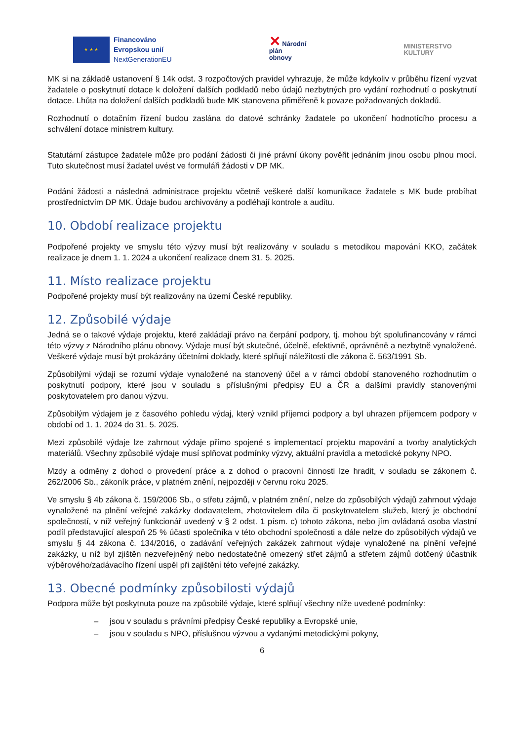★ ★ ★
Financováno
Evropskou unií
NextGenerationEU
✕ Národní
plán
obnovy
MINISTERSTVO
KULTURY
MK si na základě ustanovení § 14k odst. 3 rozpočtových pravidel vyhrazuje, že může kdykoliv v průběhu řízení vyzvat žadatele o poskytnutí dotace k doložení dalších podkladů nebo údajů nezbytných pro vydání rozhodnutí o poskytnutí dotace. Lhůta na doložení dalších podkladů bude MK stanovena přiměřeně k povaze požadovaných dokladů.
Rozhodnutí o dotačním řízení budou zaslána do datové schránky žadatele po ukončení hodnotícího procesu a schválení dotace ministrem kultury.
Statutární zástupce žadatele může pro podání žádosti či jiné právní úkony pověřit jednáním jinou osobu plnou mocí. Tuto skutečnost musí žadatel uvést ve formuláři žádosti v DP MK.
Podání žádosti a následná administrace projektu včetně veškeré další komunikace žadatele s MK bude probíhat prostřednictvím DP MK. Údaje budou archivovány a podléhají kontrole a auditu.
10. Období realizace projektu
Podpořené projekty ve smyslu této výzvy musí být realizovány v souladu s metodikou mapování KKO, začátek realizace je dnem 1. 1. 2024 a ukončení realizace dnem 31. 5. 2025.
11. Místo realizace projektu
Podpořené projekty musí být realizovány na území České republiky.
12. Způsobilé výdaje
Jedná se o takové výdaje projektu, které zakládají právo na čerpání podpory, tj. mohou být spolufinancovány v rámci této výzvy z Národního plánu obnovy. Výdaje musí být skutečné, účelně, efektivně, oprávněně a nezbytně vynaložené. Veškeré výdaje musí být prokázány účetními doklady, které splňují náležitosti dle zákona č. 563/1991 Sb.
Způsobilými výdaji se rozumí výdaje vynaložené na stanovený účel a v rámci období stanoveného rozhodnutím o poskytnutí podpory, které jsou v souladu s příslušnými předpisy EU a ČR a dalšími pravidly stanovenými poskytovatelem pro danou výzvu.
Způsobilým výdajem je z časového pohledu výdaj, který vznikl příjemci podpory a byl uhrazen příjemcem podpory v období od 1. 1. 2024 do 31. 5. 2025.
Mezi způsobilé výdaje lze zahrnout výdaje přímo spojené s implementací projektu mapování a tvorby analytických materiálů. Všechny způsobilé výdaje musí splňovat podmínky výzvy, aktuální pravidla a metodické pokyny NPO.
Mzdy a odměny z dohod o provedení práce a z dohod o pracovní činnosti lze hradit, v souladu se zákonem č. 262/2006 Sb., zákoník práce, v platném znění, nejpozději v červnu roku 2025.
Ve smyslu § 4b zákona č. 159/2006 Sb., o střetu zájmů, v platném znění, nelze do způsobilých výdajů zahrnout výdaje vynaložené na plnění veřejné zakázky dodavatelem, zhotovitelem díla či poskytovatelem služeb, který je obchodní společností, v níž veřejný funkcionář uvedený v § 2 odst. 1 písm. c) tohoto zákona, nebo jím ovládaná osoba vlastní podíl představující alespoň 25 % účasti společníka v této obchodní společnosti a dále nelze do způsobilých výdajů ve smyslu § 44 zákona č. 134/2016, o zadávání veřejných zakázek zahrnout výdaje vynaložené na plnění veřejné zakázky, u níž byl zjištěn nezveřejněný nebo nedostatečně omezený střet zájmů a střetem zájmů dotčený účastník výběrového/zadávacího řízení uspěl při zajištění této veřejné zakázky.
13. Obecné podmínky způsobilosti výdajů
Podpora může být poskytnuta pouze na způsobilé výdaje, které splňují všechny níže uvedené podmínky:
– jsou v souladu s právními předpisy České republiky a Evropské unie,
– jsou v souladu s NPO, příslušnou výzvou a vydanými metodickými pokyny,
6